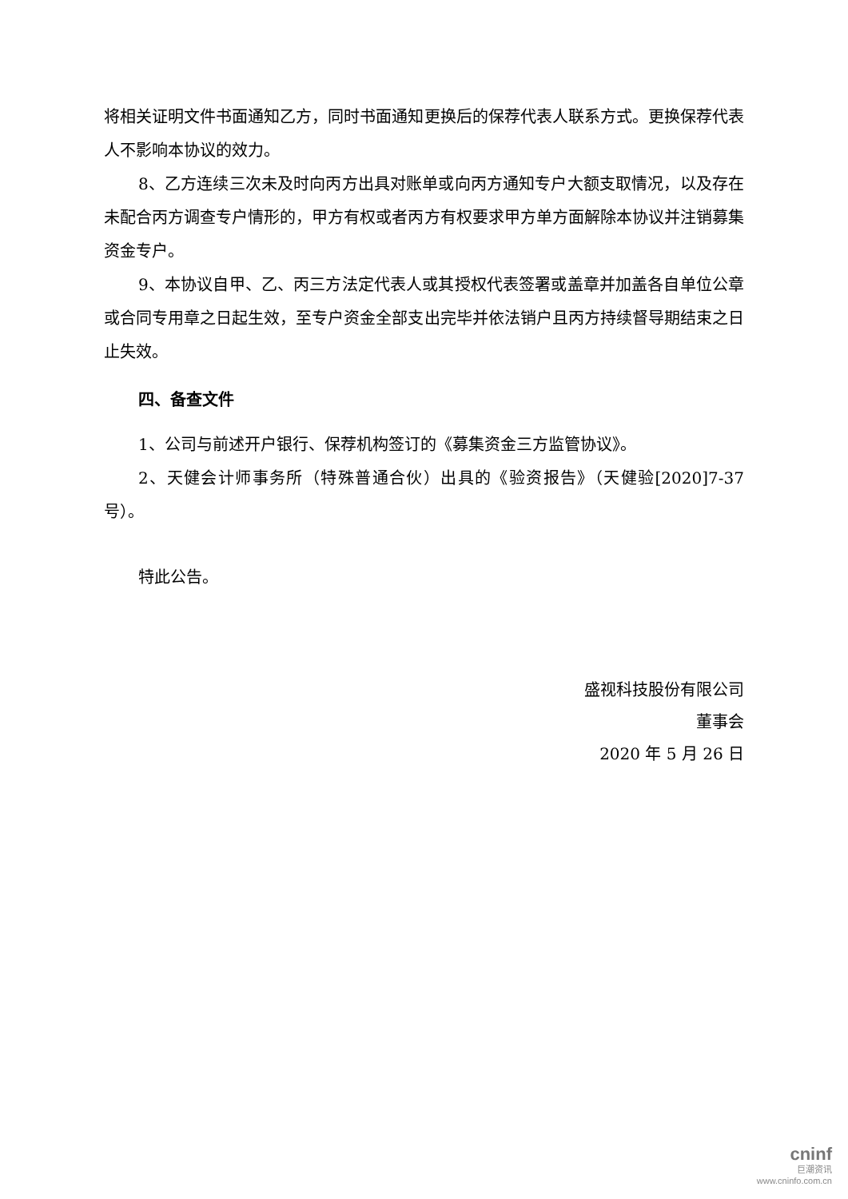将相关证明文件书面通知乙方，同时书面通知更换后的保荐代表人联系方式。更换保荐代表人不影响本协议的效力。
8、乙方连续三次未及时向丙方出具对账单或向丙方通知专户大额支取情况，以及存在未配合丙方调查专户情形的，甲方有权或者丙方有权要求甲方单方面解除本协议并注销募集资金专户。
9、本协议自甲、乙、丙三方法定代表人或其授权代表签署或盖章并加盖各自单位公章或合同专用章之日起生效，至专户资金全部支出完毕并依法销户且丙方持续督导期结束之日止失效。
四、备查文件
1、公司与前述开户银行、保荐机构签订的《募集资金三方监管协议》。
2、天健会计师事务所（特殊普通合伙）出具的《验资报告》（天健验[2020]7-37号）。
特此公告。
盛视科技股份有限公司
董事会
2020 年 5 月 26 日
cninf
巨潮资讯
www.cninfo.com.cn